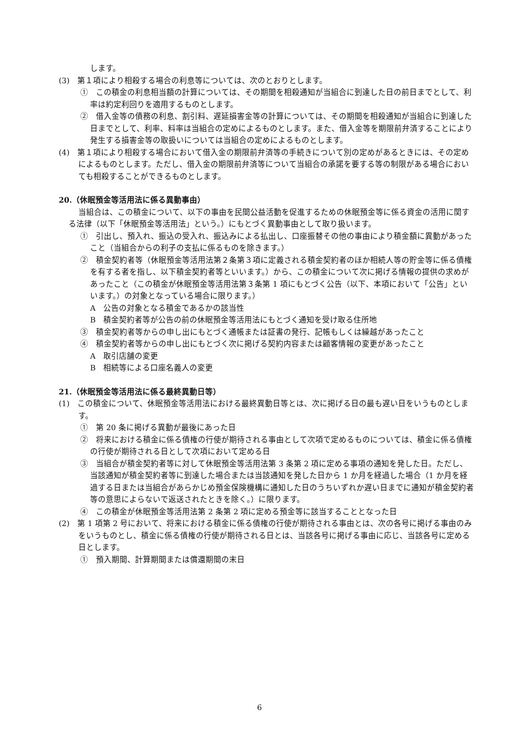します。
(3)　第１項により相殺する場合の利息等については、次のとおりとします。
①　この積金の利息相当額の計算については、その期間を相殺通知が当組合に到達した日の前日までとして、利率は約定利回りを適用するものとします。
②　借入金等の債務の利息、割引料、遅延損害金等の計算については、その期間を相殺通知が当組合に到達した日までとして、利率、料率は当組合の定めによるものとします。また、借入金等を期限前弁済することにより発生する損害金等の取扱いについては当組合の定めによるものとします。
(4)　第１項により相殺する場合において借入金の期限前弁済等の手続きについて別の定めがあるときには、その定めによるものとします。ただし、借入金の期限前弁済等について当組合の承諾を要する等の制限がある場合においても相殺することができるものとします。
20.（休眠預金等活用法に係る異動事由）
当組合は、この積金について、以下の事由を民間公益活動を促進するための休眠預金等に係る資金の活用に関する法律（以下「休眠預金等活用法」という。）にもとづく異動事由として取り扱います。
①　引出し、預入れ、振込の受入れ、振込みによる払出し、口座振替その他の事由により積金額に異動があったこと（当組合からの利子の支払に係るものを除きます。）
②　積金契約者等（休眠預金等活用法第２条第３項に定義される積金契約者のほか相続人等の貯金等に係る債権を有する者を指し、以下積金契約者等といいます。）から、この積金について次に掲げる情報の提供の求めがあったこと（この積金が休眠預金等活用法第３条第 1 項にもとづく公告（以下、本項において「公告」といいます。）の対象となっている場合に限ります。）
A　公告の対象となる積金であるかの該当性
B　積金契約者等が公告の前の休眠預金等活用法にもとづく通知を受け取る住所地
③　積金契約者等からの申し出にもとづく通帳または証書の発行、記帳もしくは繰越があったこと
④　積金契約者等からの申し出にもとづく次に掲げる契約内容または顧客情報の変更があったこと
A　取引店舗の変更
B　相続等による口座名義人の変更
21.（休眠預金等活用法に係る最終異動日等）
(1)　この積金について、休眠預金等活用法における最終異動日等とは、次に掲げる日の最も遅い日をいうものとします。
①　第 20 条に掲げる異動が最後にあった日
②　将来における積金に係る債権の行使が期待される事由として次項で定めるものについては、積金に係る債権の行使が期待される日として次項において定める日
③　当組合が積金契約者等に対して休眠預金等活用法第 3 条第 2 項に定める事項の通知を発した日。ただし、当該通知が積金契約者等に到達した場合または当該通知を発した日から 1 か月を経過した場合（1 か月を経過する日または当組合があらかじめ預金保険機構に通知した日のうちいずれか遅い日までに通知が積金契約者等の意思によらないで返送されたときを除く。）に限ります。
④　この積金が休眠預金等活用法第 2 条第 2 項に定める預金等に該当することとなった日
(2)　第 1 項第 2 号において、将来における積金に係る債権の行使が期待される事由とは、次の各号に掲げる事由のみをいうものとし、積金に係る債権の行使が期待される日とは、当該各号に掲げる事由に応じ、当該各号に定める日とします。
①　預入期間、計算期間または償還期間の末日
6